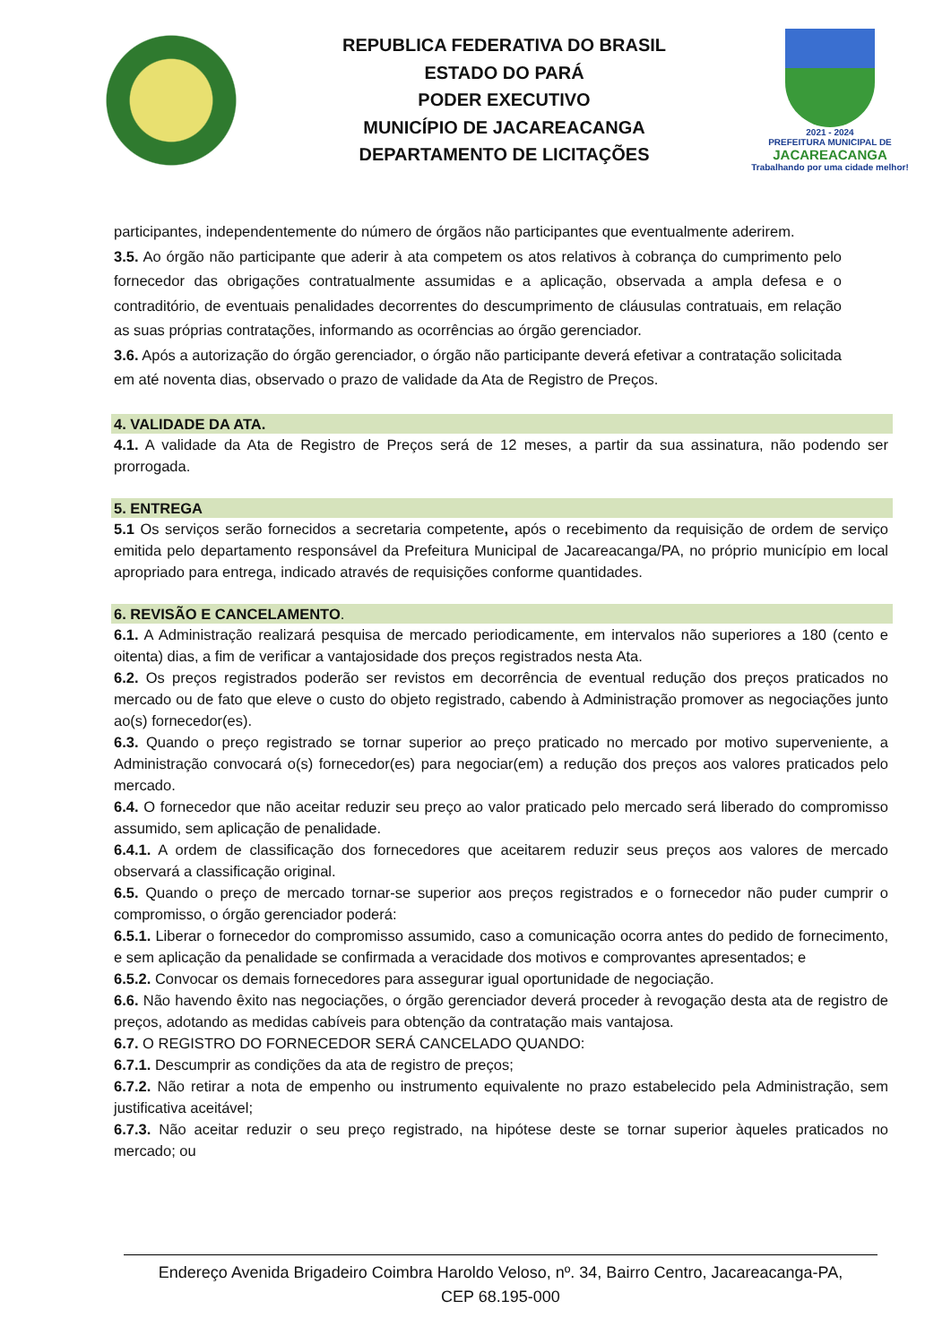REPUBLICA FEDERATIVA DO BRASIL
ESTADO DO PARÁ
PODER EXECUTIVO
MUNICÍPIO DE JACAREACANGA
DEPARTAMENTO DE LICITAÇÕES
2021 - 2024
PREFEITURA MUNICIPAL DE
JACAREACANGA
Trabalhando por uma cidade melhor!
participantes, independentemente do número de órgãos não participantes que eventualmente aderirem.
3.5. Ao órgão não participante que aderir à ata competem os atos relativos à cobrança do cumprimento pelo fornecedor das obrigações contratualmente assumidas e a aplicação, observada a ampla defesa e o contraditório, de eventuais penalidades decorrentes do descumprimento de cláusulas contratuais, em relação as suas próprias contratações, informando as ocorrências ao órgão gerenciador.
3.6. Após a autorização do órgão gerenciador, o órgão não participante deverá efetivar a contratação solicitada em até noventa dias, observado o prazo de validade da Ata de Registro de Preços.
4. VALIDADE DA ATA.
4.1. A validade da Ata de Registro de Preços será de 12 meses, a partir da sua assinatura, não podendo ser prorrogada.
5. ENTREGA
5.1 Os serviços serão fornecidos a secretaria competente, após o recebimento da requisição de ordem de serviço emitida pelo departamento responsável da Prefeitura Municipal de Jacareacanga/PA, no próprio município em local apropriado para entrega, indicado através de requisições conforme quantidades.
6. REVISÃO E CANCELAMENTO.
6.1. A Administração realizará pesquisa de mercado periodicamente, em intervalos não superiores a 180 (cento e oitenta) dias, a fim de verificar a vantajosidade dos preços registrados nesta Ata.
6.2. Os preços registrados poderão ser revistos em decorrência de eventual redução dos preços praticados no mercado ou de fato que eleve o custo do objeto registrado, cabendo à Administração promover as negociações junto ao(s) fornecedor(es).
6.3. Quando o preço registrado se tornar superior ao preço praticado no mercado por motivo superveniente, a Administração convocará o(s) fornecedor(es) para negociar(em) a redução dos preços aos valores praticados pelo mercado.
6.4. O fornecedor que não aceitar reduzir seu preço ao valor praticado pelo mercado será liberado do compromisso assumido, sem aplicação de penalidade.
6.4.1. A ordem de classificação dos fornecedores que aceitarem reduzir seus preços aos valores de mercado observará a classificação original.
6.5. Quando o preço de mercado tornar-se superior aos preços registrados e o fornecedor não puder cumprir o compromisso, o órgão gerenciador poderá:
6.5.1. Liberar o fornecedor do compromisso assumido, caso a comunicação ocorra antes do pedido de fornecimento, e sem aplicação da penalidade se confirmada a veracidade dos motivos e comprovantes apresentados; e
6.5.2. Convocar os demais fornecedores para assegurar igual oportunidade de negociação.
6.6. Não havendo êxito nas negociações, o órgão gerenciador deverá proceder à revogação desta ata de registro de preços, adotando as medidas cabíveis para obtenção da contratação mais vantajosa.
6.7. O REGISTRO DO FORNECEDOR SERÁ CANCELADO QUANDO:
6.7.1. Descumprir as condições da ata de registro de preços;
6.7.2. Não retirar a nota de empenho ou instrumento equivalente no prazo estabelecido pela Administração, sem justificativa aceitável;
6.7.3. Não aceitar reduzir o seu preço registrado, na hipótese deste se tornar superior àqueles praticados no mercado; ou
Endereço Avenida Brigadeiro Coimbra Haroldo Veloso, nº. 34, Bairro Centro, Jacareacanga-PA,
CEP 68.195-000